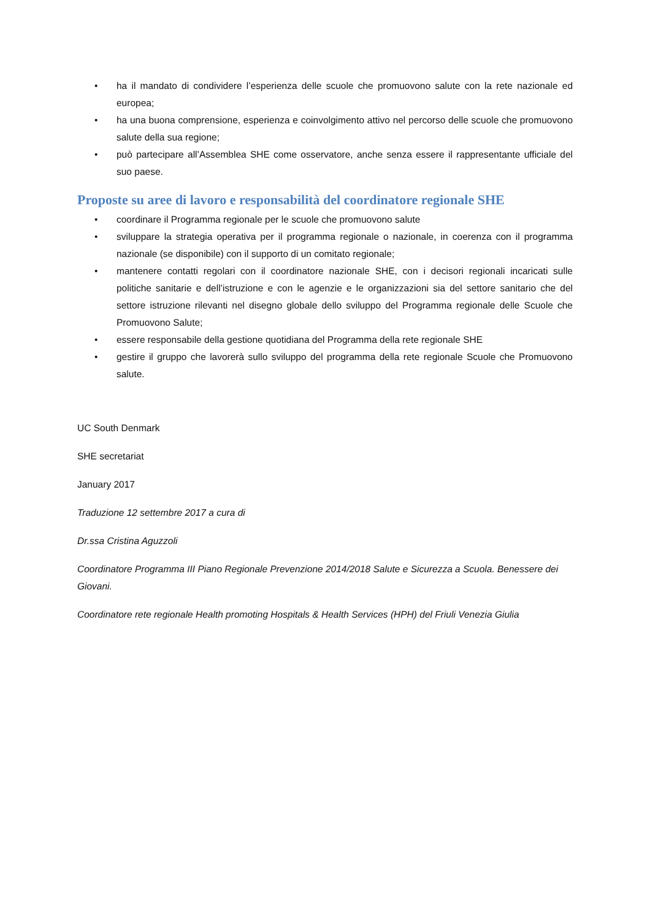• ha il mandato di condividere l’esperienza delle scuole che promuovono salute con la rete nazionale ed europea;
• ha una buona comprensione, esperienza e coinvolgimento attivo nel percorso delle scuole che promuovono salute della sua regione;
• può partecipare all’Assemblea SHE come osservatore, anche senza essere il rappresentante ufficiale del suo paese.
Proposte su aree di lavoro e responsabilità del coordinatore regionale SHE
• coordinare il Programma regionale per le scuole che promuovono salute
• sviluppare la strategia operativa per il programma regionale o nazionale, in coerenza con il programma nazionale (se disponibile) con il supporto di un comitato regionale;
• mantenere contatti regolari con il coordinatore nazionale SHE, con i decisori regionali incaricati sulle politiche sanitarie e dell’istruzione e con le agenzie e le organizzazioni sia del settore sanitario che del settore istruzione rilevanti nel disegno globale dello sviluppo del Programma regionale delle Scuole che Promuovono Salute;
• essere responsabile della gestione quotidiana del Programma della rete regionale SHE
• gestire il gruppo che lavorerà sullo sviluppo del programma della rete regionale Scuole che Promuovono salute.
UC South Denmark
SHE secretariat
January 2017
Traduzione 12 settembre 2017 a cura di
Dr.ssa Cristina Aguzzoli
Coordinatore Programma III Piano Regionale Prevenzione 2014/2018 Salute e Sicurezza a Scuola. Benessere dei Giovani.
Coordinatore rete regionale Health promoting Hospitals & Health Services (HPH) del Friuli Venezia Giulia